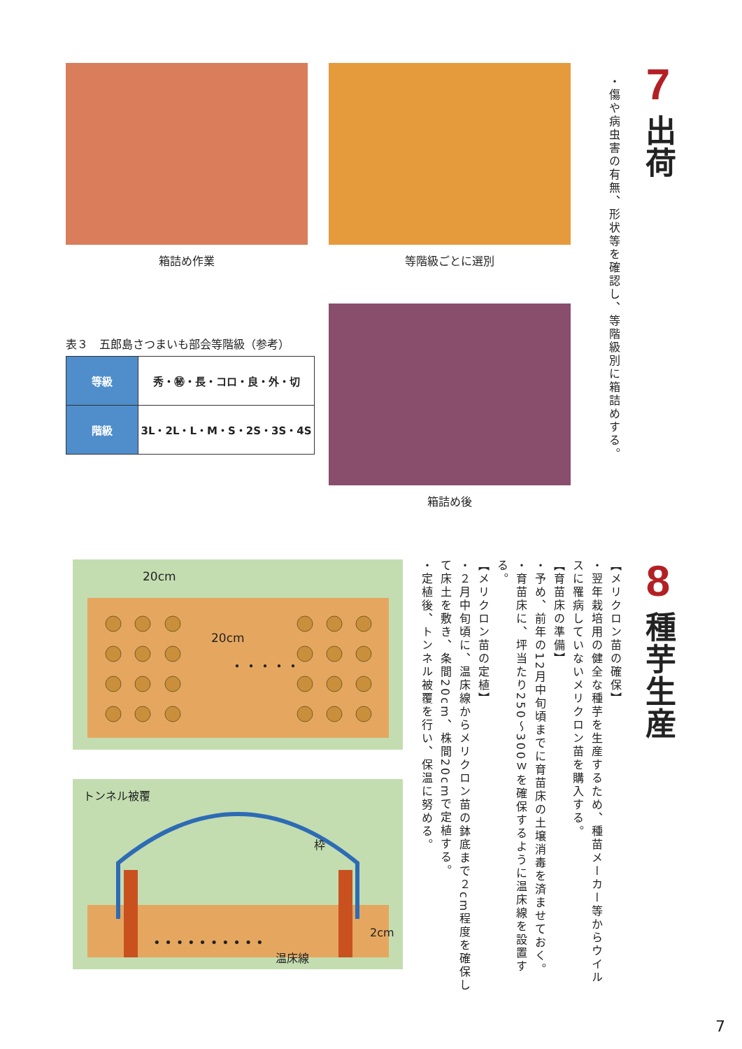7
出荷
・傷や病虫害の有無、形状等を確認し、等階級別に箱詰めする。
箱詰め作業
表３　五郎島さつまいも部会等階級（参考）
| 等級 | 秀・㊙・長・コロ・良・外・切 |
| 階級 | 3L・2L・L・M・S・2S・3S・4S |
等階級ごとに選別
箱詰め後
8
種芋生産
【メリクロン苗の確保】
・翌年栽培用の健全な種芋を生産するため、種苗メーカー等からウイルスに罹病していないメリクロン苗を購入する。
【育苗床の準備】
・予め、前年の12月中旬頃までに育苗床の土壌消毒を済ませておく。
・育苗床に、坪当たり250〜300ｗを確保するように温床線を設置する。
【メリクロン苗の定植】
・２月中旬頃に、温床線からメリクロン苗の鉢底まで２cm程度を確保して床土を敷き、条間20cm、株間20cmで定植する。
・定植後、トンネル被覆を行い、保温に努める。
・・・・・
20cm
20cm
トンネル被覆
枠
2cm
温床線
• • • • • • • • • •
7